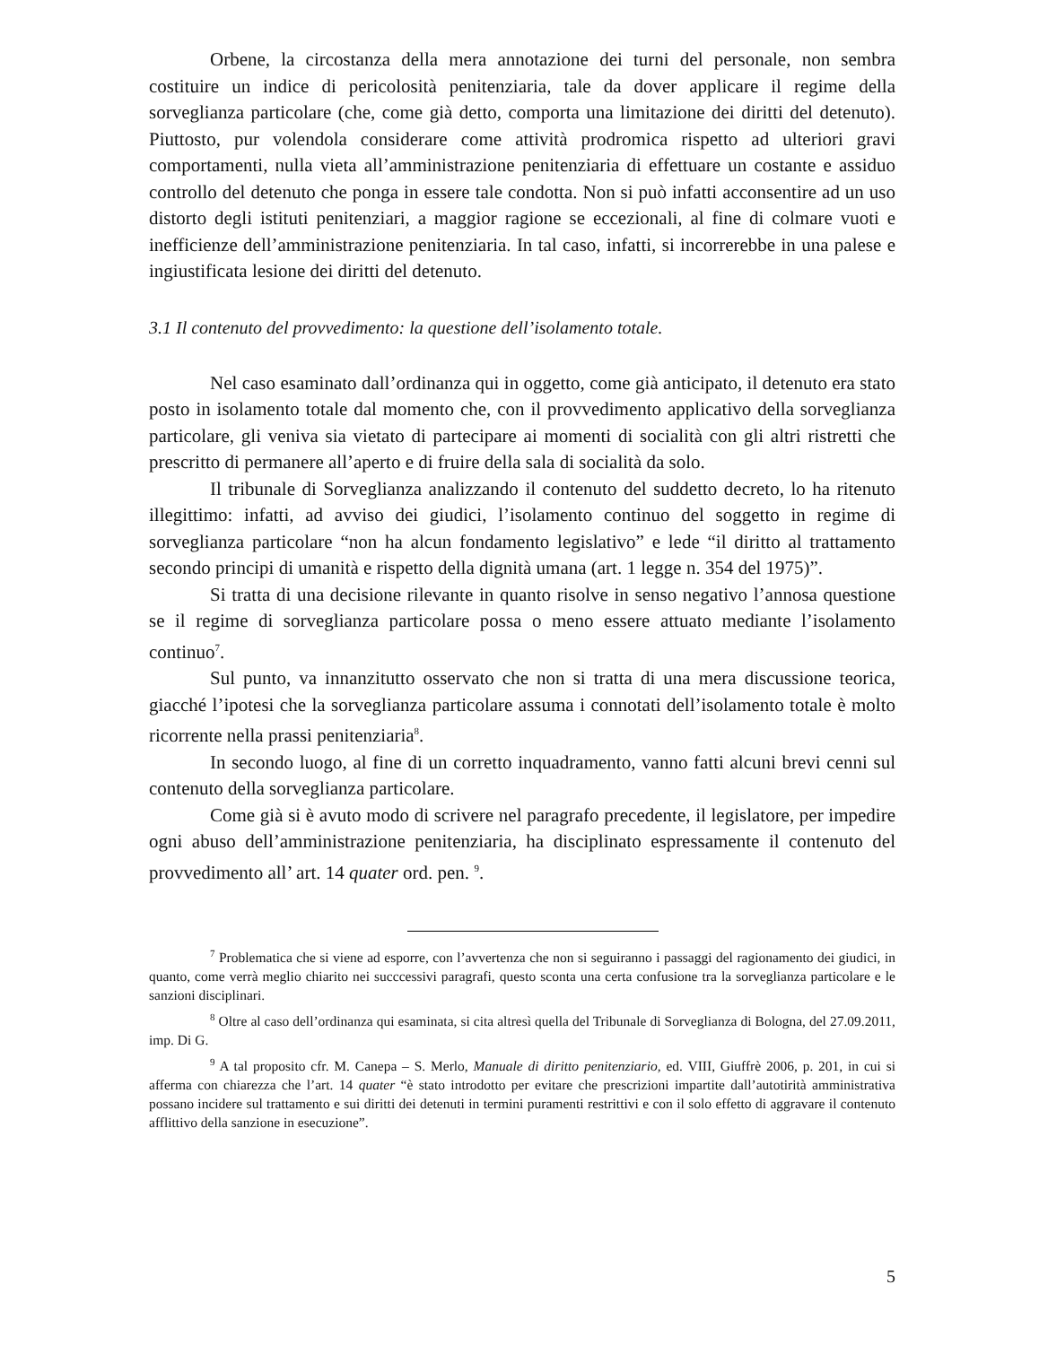Orbene, la circostanza della mera annotazione dei turni del personale, non sembra costituire un indice di pericolosità penitenziaria, tale da dover applicare il regime della sorveglianza particolare (che, come già detto, comporta una limitazione dei diritti del detenuto). Piuttosto, pur volendola considerare come attività prodromica rispetto ad ulteriori gravi comportamenti, nulla vieta all’amministrazione penitenziaria di effettuare un costante e assiduo controllo del detenuto che ponga in essere tale condotta. Non si può infatti acconsentire ad un uso distorto degli istituti penitenziari, a maggior ragione se eccezionali, al fine di colmare vuoti e inefficienze dell’amministrazione penitenziaria. In tal caso, infatti, si incorrerebbe in una palese e ingiustificata lesione dei diritti del detenuto.
3.1 Il contenuto del provvedimento: la questione dell’isolamento totale.
Nel caso esaminato dall’ordinanza qui in oggetto, come già anticipato, il detenuto era stato posto in isolamento totale dal momento che, con il provvedimento applicativo della sorveglianza particolare, gli veniva sia vietato di partecipare ai momenti di socialità con gli altri ristretti che prescritto di permanere all’aperto e di fruire della sala di socialità da solo.
Il tribunale di Sorveglianza analizzando il contenuto del suddetto decreto, lo ha ritenuto illegittimo: infatti, ad avviso dei giudici, l’isolamento continuo del soggetto in regime di sorveglianza particolare “non ha alcun fondamento legislativo” e lede “il diritto al trattamento secondo principi di umanità e rispetto della dignità umana (art. 1 legge n. 354 del 1975)”.
Si tratta di una decisione rilevante in quanto risolve in senso negativo l’annosa questione se il regime di sorveglianza particolare possa o meno essere attuato mediante l’isolamento continuo<sup>7</sup>.
Sul punto, va innanzitutto osservato che non si tratta di una mera discussione teorica, giacché l’ipotesi che la sorveglianza particolare assuma i connotati dell’isolamento totale è molto ricorrente nella prassi penitenziaria<sup>8</sup>.
In secondo luogo, al fine di un corretto inquadramento, vanno fatti alcuni brevi cenni sul contenuto della sorveglianza particolare.
Come già si è avuto modo di scrivere nel paragrafo precedente, il legislatore, per impedire ogni abuso dell’amministrazione penitenziaria, ha disciplinato espressamente il contenuto del provvedimento all’ art. 14 quater ord. pen. <sup>9</sup>.
<sup>7</sup> Problematica che si viene ad esporre, con l’avvertenza che non si seguiranno i passaggi del ragionamento dei giudici, in quanto, come verrà meglio chiarito nei succcessivi paragrafi, questo sconta una certa confusione tra la sorveglianza particolare e le sanzioni disciplinari.
<sup>8</sup> Oltre al caso dell’ordinanza qui esaminata, si cita altresì quella del Tribunale di Sorveglianza di Bologna, del 27.09.2011, imp. Di G.
<sup>9</sup> A tal proposito cfr. M. Canepa – S. Merlo, Manuale di diritto penitenziario, ed. VIII, Giuffrè 2006, p. 201, in cui si afferma con chiarezza che l’art. 14 quater “è stato introdotto per evitare che prescrizioni impartite dall’autotirità amministrativa possano incidere sul trattamento e sui diritti dei detenuti in termini puramenti restrittivi e con il solo effetto di aggravare il contenuto afflittivo della sanzione in esecuzione”.
5